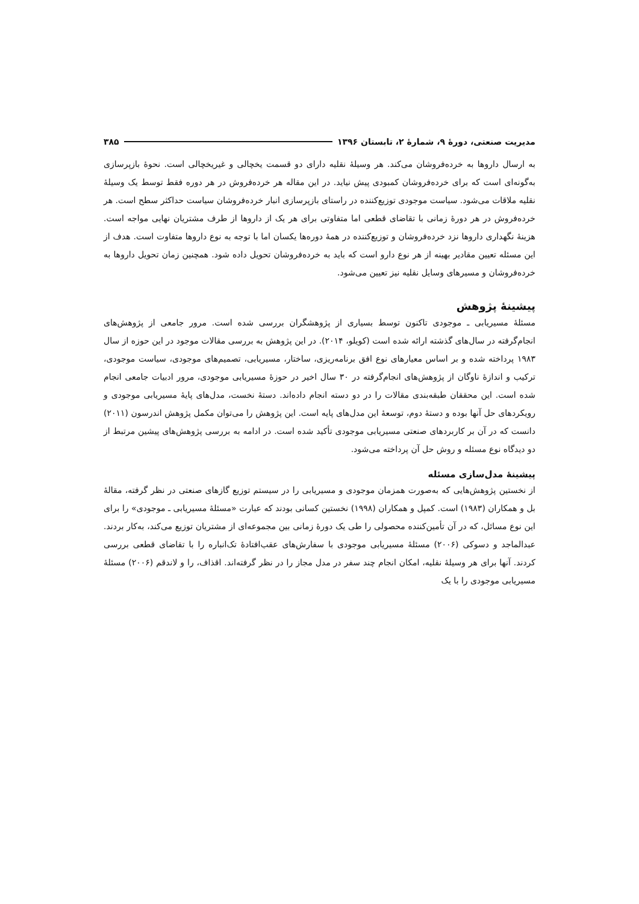مدیریت صنعتی، دورهٔ ۹، شمارهٔ ۲، تابستان ۱۳۹۶ ۳۸۵
به ارسال داروها به خرده‌فروشان می‌کند. هر وسیلهٔ نقلیه دارای دو قسمت یخچالی و غیریخچالی است. نحوهٔ بازپرسازی به‌گونه‌ای است که برای خرده‌فروشان کمبودی پیش نیاید. در این مقاله هر خرده‌فروش در هر دوره فقط توسط یک وسیلهٔ نقلیه ملاقات می‌شود. سیاست موجودی توزیع‌کننده در راستای بازپرسازی انبار خرده‌فروشان سیاست حداکثر سطح است. هر خرده‌فروش در هر دورهٔ زمانی با تقاضای قطعی اما متفاوتی برای هر یک از داروها از طرف مشتریان نهایی مواجه است. هزینهٔ نگهداری داروها نزد خرده‌فروشان و توزیع‌کننده در همهٔ دوره‌ها یکسان اما با توجه به نوع داروها متفاوت است. هدف از این مسئله تعیین مقادیر بهینه از هر نوع دارو است که باید به خرده‌فروشان تحویل داده شود. همچنین زمان تحویل داروها به خرده‌فروشان و مسیرهای وسایل نقلیه نیز تعیین می‌شود.
پیشینهٔ پژوهش
مسئلهٔ مسیریابی ـ موجودی تاکنون توسط بسیاری از پژوهشگران بررسی شده است. مرور جامعی از پژوهش‌های انجام‌گرفته در سال‌های گذشته ارائه شده است (کویلو، ۲۰۱۴). در این پژوهش به بررسی مقالات موجود در این حوزه از سال ۱۹۸۳ پرداخته شده و بر اساس معیارهای نوع افق برنامه‌ریزی، ساختار، مسیریابی، تصمیم‌های موجودی، سیاست موجودی، ترکیب و اندازهٔ ناوگان از پژوهش‌های انجام‌گرفته در ۳۰ سال اخیر در حوزهٔ مسیریابی موجودی، مرور ادبیات جامعی انجام شده است. این محققان طبقه‌بندی مقالات را در دو دسته انجام داده‌اند. دستهٔ نخست، مدل‌های پایهٔ مسیریابی موجودی و رویکردهای حل آنها بوده و دستهٔ دوم، توسعهٔ این مدل‌های پایه است. این پژوهش را می‌توان مکمل پژوهش اندرسون (۲۰۱۱) دانست که در آن بر کاربردهای صنعتی مسیریابی موجودی تأکید شده است. در ادامه به بررسی پژوهش‌های پیشین مرتبط از دو دیدگاه نوع مسئله و روش حل آن پرداخته می‌شود.
پیشینهٔ مدل‌سازی مسئله
از نخستین پژوهش‌هایی که به‌صورت همزمان موجودی و مسیریابی را در سیستم توزیع گازهای صنعتی در نظر گرفته، مقالهٔ بل و همکاران (۱۹۸۳) است. کمپل و همکاران (۱۹۹۸) نخستین کسانی بودند که عبارت «مسئلهٔ مسیریابی ـ موجودی» را برای این نوع مسائل، که در آن تأمین‌کننده محصولی را طی یک دورهٔ زمانی بین مجموعه‌ای از مشتریان توزیع می‌کند، به‌کار بردند. عبدالماجد و دسوکی (۲۰۰۶) مسئلهٔ مسیریابی موجودی با سفارش‌های عقب‌افتادهٔ تک‌انباره را با تقاضای قطعی بررسی کردند. آنها برای هر وسیلهٔ نقلیه، امکان انجام چند سفر در مدل مجاز را در نظر گرفته‌اند. اقذاف، را و لاندقم (۲۰۰۶) مسئلهٔ مسیریابی موجودی را با یک